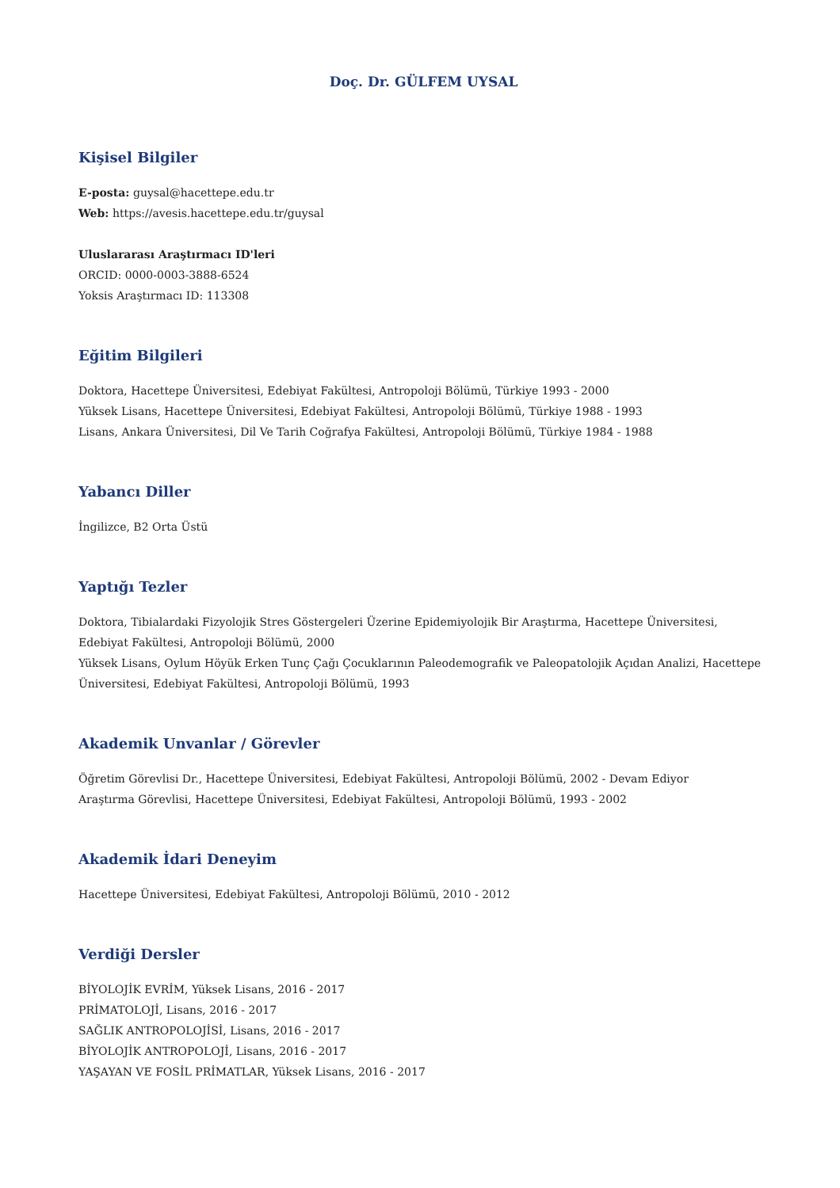Doç. Dr. GÜLFEM UYSAL
Kişisel Bilgiler
E-posta: guysal@hacettepe.edu.tr
Web: https://avesis.hacettepe.edu.tr/guysal
Uluslararası Araştırmacı ID'leri
ORCID: 0000-0003-3888-6524
Yoksis Araştırmacı ID: 113308
Eğitim Bilgileri
Doktora, Hacettepe Üniversitesi, Edebiyat Fakültesi, Antropoloji Bölümü, Türkiye 1993 - 2000
Yüksek Lisans, Hacettepe Üniversitesi, Edebiyat Fakültesi, Antropoloji Bölümü, Türkiye 1988 - 1993
Lisans, Ankara Üniversitesi, Dil Ve Tarih Coğrafya Fakültesi, Antropoloji Bölümü, Türkiye 1984 - 1988
Yabancı Diller
İngilizce, B2 Orta Üstü
Yaptığı Tezler
Doktora, Tibialardaki Fizyolojik Stres Göstergeleri Üzerine Epidemiyolojik Bir Araştırma, Hacettepe Üniversitesi, Edebiyat Fakültesi, Antropoloji Bölümü, 2000
Yüksek Lisans, Oylum Höyük Erken Tunç Çağı Çocuklarının Paleodemografik ve Paleopatolojik Açıdan Analizi, Hacettepe Üniversitesi, Edebiyat Fakültesi, Antropoloji Bölümü, 1993
Akademik Unvanlar / Görevler
Öğretim Görevlisi Dr., Hacettepe Üniversitesi, Edebiyat Fakültesi, Antropoloji Bölümü, 2002 - Devam Ediyor
Araştırma Görevlisi, Hacettepe Üniversitesi, Edebiyat Fakültesi, Antropoloji Bölümü, 1993 - 2002
Akademik İdari Deneyim
Hacettepe Üniversitesi, Edebiyat Fakültesi, Antropoloji Bölümü, 2010 - 2012
Verdiği Dersler
BİYOLOJİK EVRİM, Yüksek Lisans, 2016 - 2017
PRİMATOLOJİ, Lisans, 2016 - 2017
SAĞLIK ANTROPOLOJİSİ, Lisans, 2016 - 2017
BİYOLOJİK ANTROPOLOJİ, Lisans, 2016 - 2017
YAŞAYAN VE FOSİL PRİMATLAR, Yüksek Lisans, 2016 - 2017